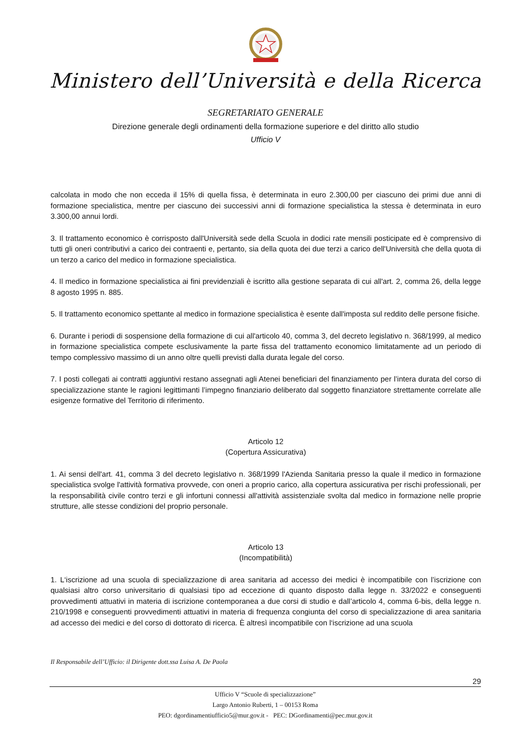Ministero dell’Università e della Ricerca
SEGRETARIATO GENERALE
Direzione generale degli ordinamenti della formazione superiore e del diritto allo studio
Ufficio V
calcolata in modo che non ecceda il 15% di quella fissa, è determinata in euro 2.300,00 per ciascuno dei primi due anni di formazione specialistica, mentre per ciascuno dei successivi anni di formazione specialistica la stessa è determinata in euro 3.300,00 annui lordi.
3. Il trattamento economico è corrisposto dall'Università sede della Scuola in dodici rate mensili posticipate ed è comprensivo di tutti gli oneri contributivi a carico dei contraenti e, pertanto, sia della quota dei due terzi a carico dell'Università che della quota di un terzo a carico del medico in formazione specialistica.
4. Il medico in formazione specialistica ai fini previdenziali è iscritto alla gestione separata di cui all'art. 2, comma 26, della legge 8 agosto 1995 n. 885.
5. Il trattamento economico spettante al medico in formazione specialistica è esente dall'imposta sul reddito delle persone fisiche.
6. Durante i periodi di sospensione della formazione di cui all'articolo 40, comma 3, del decreto legislativo n. 368/1999, al medico in formazione specialistica compete esclusivamente la parte fissa del trattamento economico limitatamente ad un periodo di tempo complessivo massimo di un anno oltre quelli previsti dalla durata legale del corso.
7. I posti collegati ai contratti aggiuntivi restano assegnati agli Atenei beneficiari del finanziamento per l’intera durata del corso di specializzazione stante le ragioni legittimanti l’impegno finanziario deliberato dal soggetto finanziatore strettamente correlate alle esigenze formative del Territorio di riferimento.
Articolo 12
(Copertura Assicurativa)
1. Ai sensi dell'art. 41, comma 3 del decreto legislativo n. 368/1999 l'Azienda Sanitaria presso la quale il medico in formazione specialistica svolge l'attività formativa provvede, con oneri a proprio carico, alla copertura assicurativa per rischi professionali, per la responsabilità civile contro terzi e gli infortuni connessi all'attività assistenziale svolta dal medico in formazione nelle proprie strutture, alle stesse condizioni del proprio personale.
Articolo 13
(Incompatibilità)
1. L‘iscrizione ad una scuola di specializzazione di area sanitaria ad accesso dei medici è incompatibile con l’iscrizione con qualsiasi altro corso universitario di qualsiasi tipo ad eccezione di quanto disposto dalla legge n. 33/2022 e conseguenti provvedimenti attuativi in materia di iscrizione contemporanea a due corsi di studio e dall’articolo 4, comma 6-bis, della legge n. 210/1998 e conseguenti provvedimenti attuativi in materia di frequenza congiunta del corso di specializzazione di area sanitaria ad accesso dei medici e del corso di dottorato di ricerca. È altresì incompatibile con l‘iscrizione ad una scuola
Il Responsabile dell’Ufficio: il Dirigente dott.ssa Luisa A. De Paola
29
Ufficio V “Scuole di specializzazione”
Largo Antonio Ruberti, 1 – 00153 Roma
PEO: dgordinamentiufficio5@mur.gov.it - PEC: DGordinamenti@pec.mur.gov.it